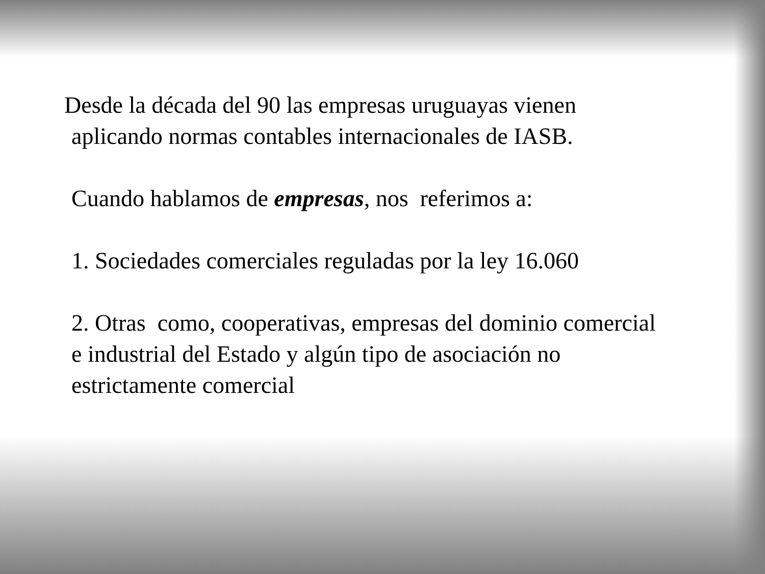Desde la década del 90 las empresas uruguayas vienen
aplicando normas contables internacionales de IASB.
Cuando hablamos de empresas, nos referimos a:
1. Sociedades comerciales reguladas por la ley 16.060
2. Otras como, cooperativas, empresas del dominio comercial
e industrial del Estado y algún tipo de asociación no
estrictamente comercial